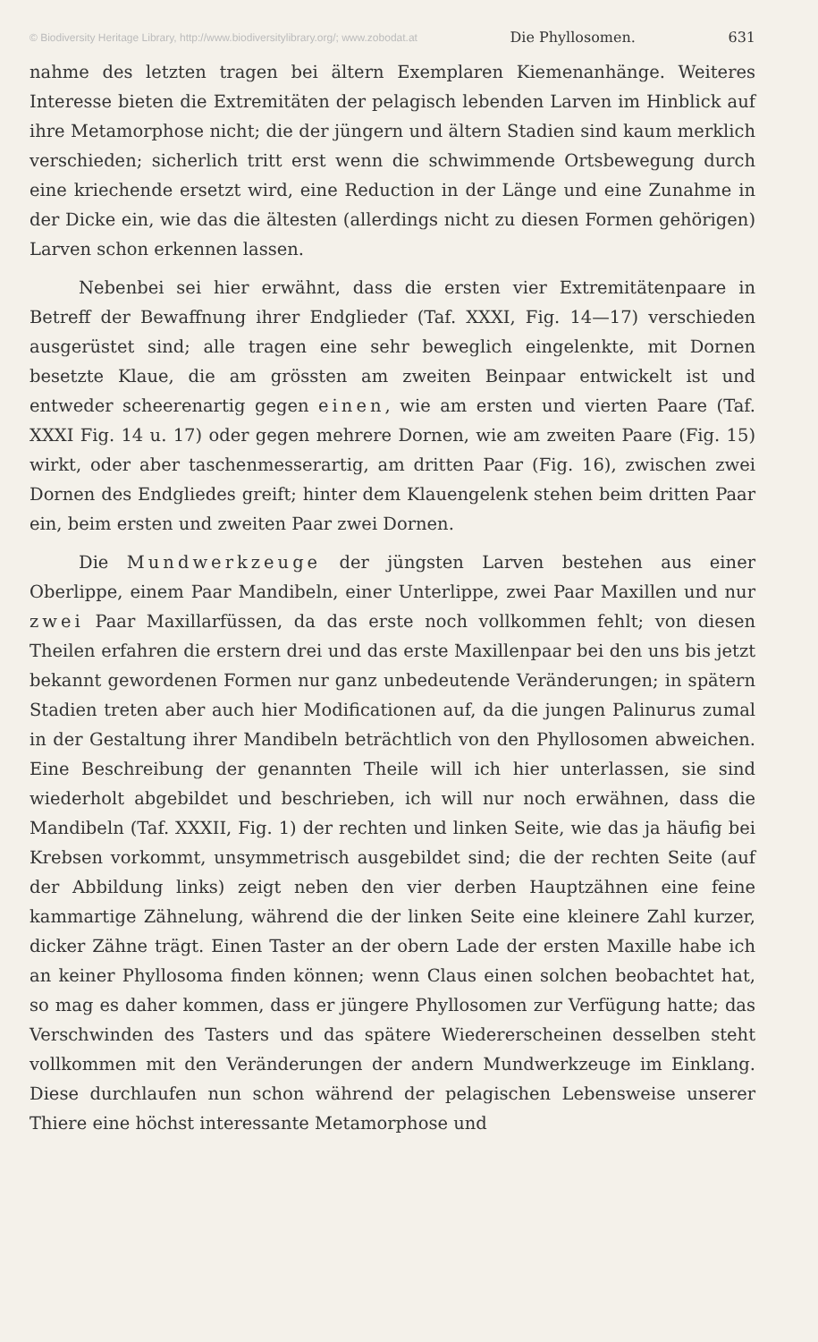© Biodiversity Heritage Library, http://www.biodiversitylibrary.org/; www.zobodat.at Die Phyllosomen. 631
nahme des letzten tragen bei ältern Exemplaren Kiemenanhänge. Weiteres Interesse bieten die Extremitäten der pelagisch lebenden Larven im Hinblick auf ihre Metamorphose nicht; die der jüngern und ältern Stadien sind kaum merklich verschieden; sicherlich tritt erst wenn die schwimmende Ortsbewegung durch eine kriechende ersetzt wird, eine Reduction in der Länge und eine Zunahme in der Dicke ein, wie das die ältesten (allerdings nicht zu diesen Formen gehörigen) Larven schon erkennen lassen.
Nebenbei sei hier erwähnt, dass die ersten vier Extremitätenpaare in Betreff der Bewaffnung ihrer Endglieder (Taf. XXXI, Fig. 14—17) verschieden ausgerüstet sind; alle tragen eine sehr beweglich eingelenkte, mit Dornen besetzte Klaue, die am grössten am zweiten Beinpaar entwickelt ist und entweder scheerenartig gegen einen, wie am ersten und vierten Paare (Taf. XXXI Fig. 14 u. 17) oder gegen mehrere Dornen, wie am zweiten Paare (Fig. 15) wirkt, oder aber taschenmesserartig, am dritten Paar (Fig. 16), zwischen zwei Dornen des Endgliedes greift; hinter dem Klauengelenk stehen beim dritten Paar ein, beim ersten und zweiten Paar zwei Dornen.
Die Mundwerkzeuge der jüngsten Larven bestehen aus einer Oberlippe, einem Paar Mandibeln, einer Unterlippe, zwei Paar Maxillen und nur zwei Paar Maxillarfüssen, da das erste noch vollkommen fehlt; von diesen Theilen erfahren die erstern drei und das erste Maxillenpaar bei den uns bis jetzt bekannt gewordenen Formen nur ganz unbedeutende Veränderungen; in spätern Stadien treten aber auch hier Modificationen auf, da die jungen Palinurus zumal in der Gestaltung ihrer Mandibeln beträchtlich von den Phyllosomen abweichen. Eine Beschreibung der genannten Theile will ich hier unterlassen, sie sind wiederholt abgebildet und beschrieben, ich will nur noch erwähnen, dass die Mandibeln (Taf. XXXII, Fig. 1) der rechten und linken Seite, wie das ja häufig bei Krebsen vorkommt, unsymmetrisch ausgebildet sind; die der rechten Seite (auf der Abbildung links) zeigt neben den vier derben Hauptzähnen eine feine kammartige Zähnelung, während die der linken Seite eine kleinere Zahl kurzer, dicker Zähne trägt. Einen Taster an der obern Lade der ersten Maxille habe ich an keiner Phyllosoma finden können; wenn Claus einen solchen beobachtet hat, so mag es daher kommen, dass er jüngere Phyllosomen zur Verfügung hatte; das Verschwinden des Tasters und das spätere Wiedererscheinen desselben steht vollkommen mit den Veränderungen der andern Mundwerkzeuge im Einklang. Diese durchlaufen nun schon während der pelagischen Lebensweise unserer Thiere eine höchst interessante Metamorphose und